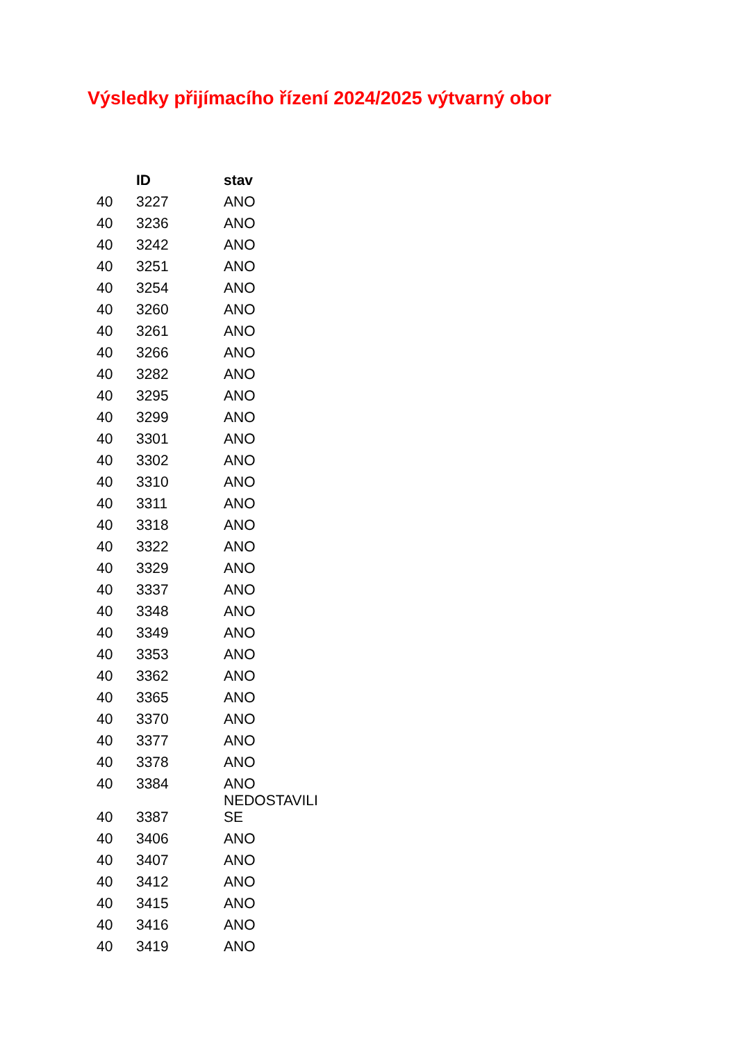Výsledky přijímacího řízení 2024/2025 výtvarný obor
| | ID | stav |
| --- | --- | --- |
| 40 | 3227 | ANO |
| 40 | 3236 | ANO |
| 40 | 3242 | ANO |
| 40 | 3251 | ANO |
| 40 | 3254 | ANO |
| 40 | 3260 | ANO |
| 40 | 3261 | ANO |
| 40 | 3266 | ANO |
| 40 | 3282 | ANO |
| 40 | 3295 | ANO |
| 40 | 3299 | ANO |
| 40 | 3301 | ANO |
| 40 | 3302 | ANO |
| 40 | 3310 | ANO |
| 40 | 3311 | ANO |
| 40 | 3318 | ANO |
| 40 | 3322 | ANO |
| 40 | 3329 | ANO |
| 40 | 3337 | ANO |
| 40 | 3348 | ANO |
| 40 | 3349 | ANO |
| 40 | 3353 | ANO |
| 40 | 3362 | ANO |
| 40 | 3365 | ANO |
| 40 | 3370 | ANO |
| 40 | 3377 | ANO |
| 40 | 3378 | ANO |
| 40 | 3384 | ANO |
| 40 | 3387 | NEDOSTAVILI SE |
| 40 | 3406 | ANO |
| 40 | 3407 | ANO |
| 40 | 3412 | ANO |
| 40 | 3415 | ANO |
| 40 | 3416 | ANO |
| 40 | 3419 | ANO |